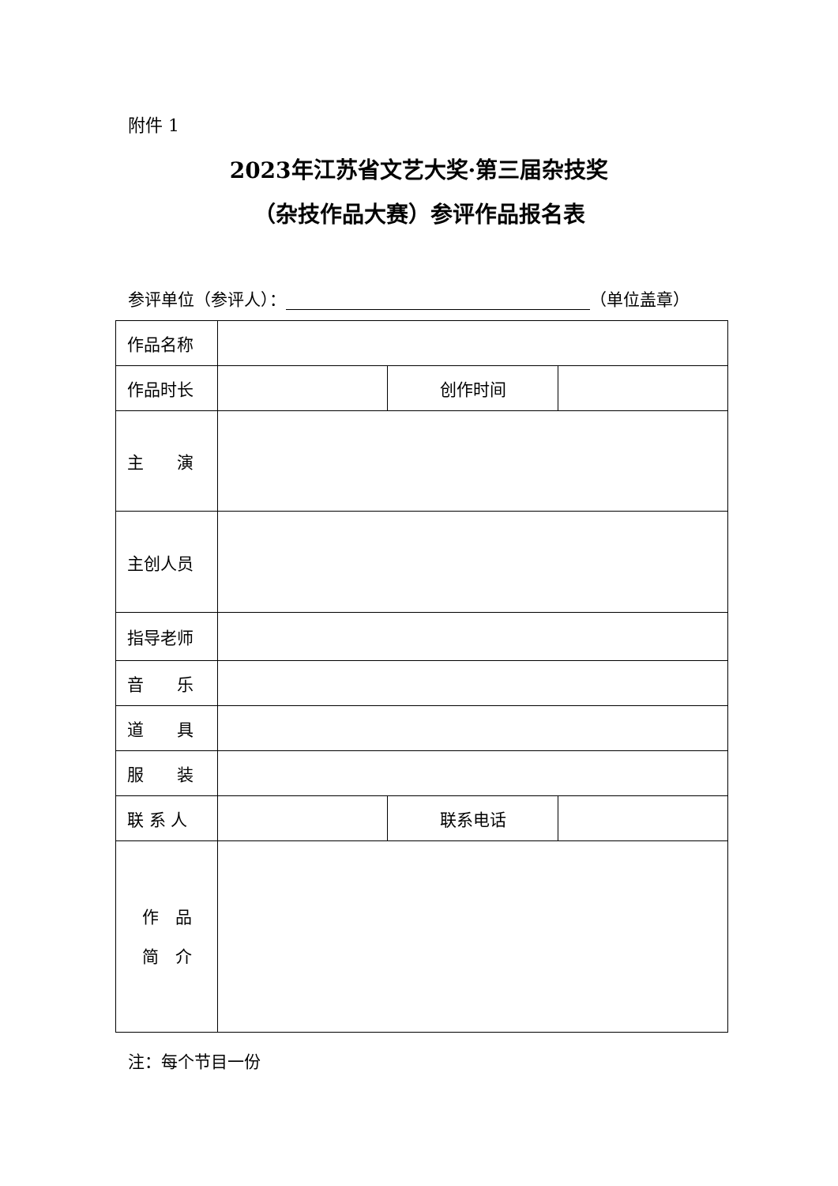附件 1
2023年江苏省文艺大奖·第三届杂技奖
（杂技作品大赛）参评作品报名表
参评单位（参评人）： （单位盖章）
| 作品名称 | | | | |
| 作品时长 | | | 创作时间 | |
| 主 演 | | | | |
| 主创人员 | | | | |
| 指导老师 | | | | |
| 音 乐 | | | | |
| 道 具 | | | | |
| 服 装 | | | | |
| 联 系 人 | | 联系电话 | | |
| 作 品 简 介 | | | | |
注：每个节目一份